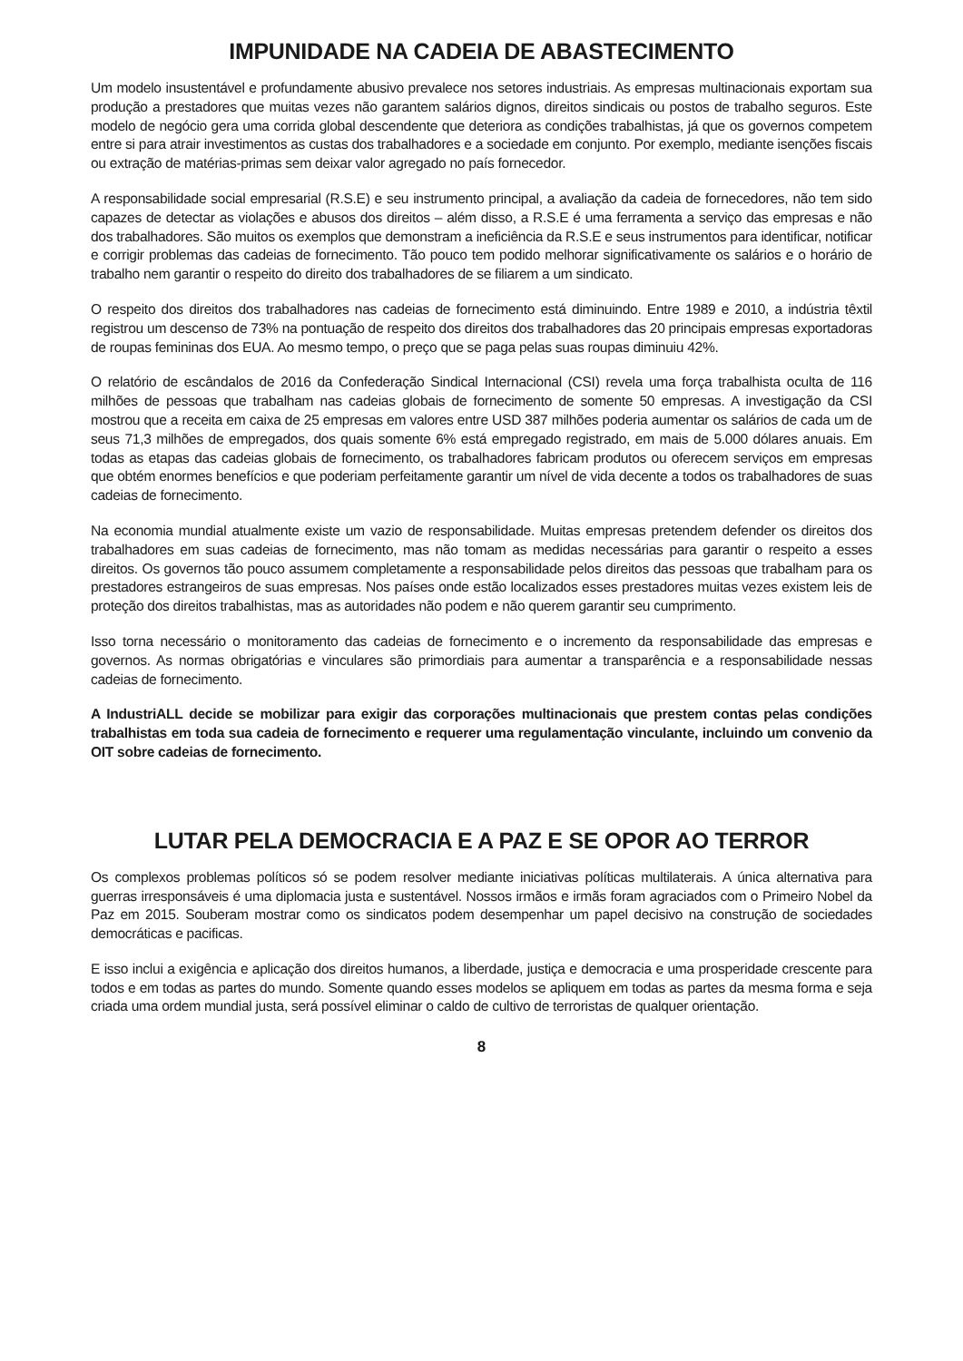IMPUNIDADE NA CADEIA DE ABASTECIMENTO
Um modelo insustentável e profundamente abusivo prevalece nos setores industriais. As empresas multinacionais exportam sua produção a prestadores que muitas vezes não garantem salários dignos, direitos sindicais ou postos de trabalho seguros. Este modelo de negócio gera uma corrida global descendente que deteriora as condições trabalhistas, já que os governos competem entre si para atrair investimentos as custas dos trabalhadores e a sociedade em conjunto. Por exemplo, mediante isenções fiscais ou extração de matérias-primas sem deixar valor agregado no país fornecedor.
A responsabilidade social empresarial (R.S.E) e seu instrumento principal, a avaliação da cadeia de fornecedores, não tem sido capazes de detectar as violações e abusos dos direitos – além disso, a R.S.E é uma ferramenta a serviço das empresas e não dos trabalhadores. São muitos os exemplos que demonstram a ineficiência da R.S.E e seus instrumentos para identificar, notificar e corrigir problemas das cadeias de fornecimento. Tão pouco tem podido melhorar significativamente os salários e o horário de trabalho nem garantir o respeito do direito dos trabalhadores de se filiarem a um sindicato.
O respeito dos direitos dos trabalhadores nas cadeias de fornecimento está diminuindo. Entre 1989 e 2010, a indústria têxtil registrou um descenso de 73% na pontuação de respeito dos direitos dos trabalhadores das 20 principais empresas exportadoras de roupas femininas dos EUA. Ao mesmo tempo, o preço que se paga pelas suas roupas diminuiu 42%.
O relatório de escândalos de 2016 da Confederação Sindical Internacional (CSI) revela uma força trabalhista oculta de 116 milhões de pessoas que trabalham nas cadeias globais de fornecimento de somente 50 empresas. A investigação da CSI mostrou que a receita em caixa de 25 empresas em valores entre USD 387 milhões poderia aumentar os salários de cada um de seus 71,3 milhões de empregados, dos quais somente 6% está empregado registrado, em mais de 5.000 dólares anuais. Em todas as etapas das cadeias globais de fornecimento, os trabalhadores fabricam produtos ou oferecem serviços em empresas que obtém enormes benefícios e que poderiam perfeitamente garantir um nível de vida decente a todos os trabalhadores de suas cadeias de fornecimento.
Na economia mundial atualmente existe um vazio de responsabilidade. Muitas empresas pretendem defender os direitos dos trabalhadores em suas cadeias de fornecimento, mas não tomam as medidas necessárias para garantir o respeito a esses direitos. Os governos tão pouco assumem completamente a responsabilidade pelos direitos das pessoas que trabalham para os prestadores estrangeiros de suas empresas. Nos países onde estão localizados esses prestadores muitas vezes existem leis de proteção dos direitos trabalhistas, mas as autoridades não podem e não querem garantir seu cumprimento.
Isso torna necessário o monitoramento das cadeias de fornecimento e o incremento da responsabilidade das empresas e governos. As normas obrigatórias e vinculares são primordiais para aumentar a transparência e a responsabilidade nessas cadeias de fornecimento.
A IndustriALL decide se mobilizar para exigir das corporações multinacionais que prestem contas pelas condições trabalhistas em toda sua cadeia de fornecimento e requerer uma regulamentação vinculante, incluindo um convenio da OIT sobre cadeias de fornecimento.
LUTAR PELA DEMOCRACIA E A PAZ E SE OPOR AO TERROR
Os complexos problemas políticos só se podem resolver mediante iniciativas políticas multilaterais. A única alternativa para guerras irresponsáveis é uma diplomacia justa e sustentável. Nossos irmãos e irmãs foram agraciados com o Primeiro Nobel da Paz em 2015. Souberam mostrar como os sindicatos podem desempenhar um papel decisivo na construção de sociedades democráticas e pacificas.
E isso inclui a exigência e aplicação dos direitos humanos, a liberdade, justiça e democracia e uma prosperidade crescente para todos e em todas as partes do mundo. Somente quando esses modelos se apliquem em todas as partes da mesma forma e seja criada uma ordem mundial justa, será possível eliminar o caldo de cultivo de terroristas de qualquer orientação.
8